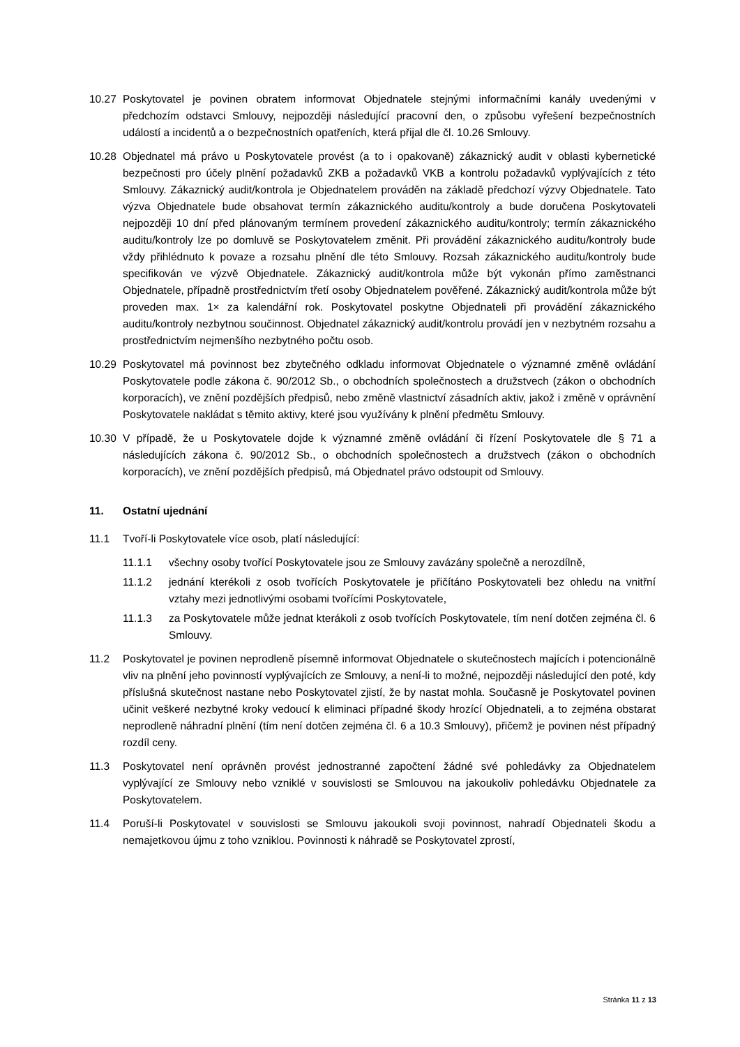10.27 Poskytovatel je povinen obratem informovat Objednatele stejnými informačními kanály uvedenými v předchozím odstavci Smlouvy, nejpozději následující pracovní den, o způsobu vyřešení bezpečnostních událostí a incidentů a o bezpečnostních opatřeních, která přijal dle čl. 10.26 Smlouvy.
10.28 Objednatel má právo u Poskytovatele provést (a to i opakovaně) zákaznický audit v oblasti kybernetické bezpečnosti pro účely plnění požadavků ZKB a požadavků VKB a kontrolu požadavků vyplývajících z této Smlouvy. Zákaznický audit/kontrola je Objednatelem prováděn na základě předchozí výzvy Objednatele. Tato výzva Objednatele bude obsahovat termín zákaznického auditu/kontroly a bude doručena Poskytovateli nejpozději 10 dní před plánovaným termínem provedení zákaznického auditu/kontroly; termín zákaznického auditu/kontroly lze po domluvě se Poskytovatelem změnit. Při provádění zákaznického auditu/kontroly bude vždy přihlédnuto k povaze a rozsahu plnění dle této Smlouvy. Rozsah zákaznického auditu/kontroly bude specifikován ve výzvě Objednatele. Zákaznický audit/kontrola může být vykonán přímo zaměstnanci Objednatele, případně prostřednictvím třetí osoby Objednatelem pověřené. Zákaznický audit/kontrola může být proveden max. 1× za kalendářní rok. Poskytovatel poskytne Objednateli při provádění zákaznického auditu/kontroly nezbytnou součinnost. Objednatel zákaznický audit/kontrolu provádí jen v nezbytném rozsahu a prostřednictvím nejmenšího nezbytného počtu osob.
10.29 Poskytovatel má povinnost bez zbytečného odkladu informovat Objednatele o významné změně ovládání Poskytovatele podle zákona č. 90/2012 Sb., o obchodních společnostech a družstvech (zákon o obchodních korporacích), ve znění pozdějších předpisů, nebo změně vlastnictví zásadních aktiv, jakož i změně v oprávnění Poskytovatele nakládat s těmito aktivy, které jsou využívány k plnění předmětu Smlouvy.
10.30 V případě, že u Poskytovatele dojde k významné změně ovládání či řízení Poskytovatele dle § 71 a následujících zákona č. 90/2012 Sb., o obchodních společnostech a družstvech (zákon o obchodních korporacích), ve znění pozdějších předpisů, má Objednatel právo odstoupit od Smlouvy.
11. Ostatní ujednání
11.1 Tvoří-li Poskytovatele více osob, platí následující:
11.1.1 všechny osoby tvořící Poskytovatele jsou ze Smlouvy zavázány společně a nerozdílně,
11.1.2 jednání kterékoli z osob tvořících Poskytovatele je přičítáno Poskytovateli bez ohledu na vnitřní vztahy mezi jednotlivými osobami tvořícími Poskytovatele,
11.1.3 za Poskytovatele může jednat kterákoli z osob tvořících Poskytovatele, tím není dotčen zejména čl. 6 Smlouvy.
11.2 Poskytovatel je povinen neprodleně písemně informovat Objednatele o skutečnostech majících i potencionálně vliv na plnění jeho povinností vyplývajících ze Smlouvy, a není-li to možné, nejpozději následující den poté, kdy příslušná skutečnost nastane nebo Poskytovatel zjistí, že by nastat mohla. Současně je Poskytovatel povinen učinit veškeré nezbytné kroky vedoucí k eliminaci případné škody hrozící Objednateli, a to zejména obstarat neprodleně náhradní plnění (tím není dotčen zejména čl. 6 a 10.3 Smlouvy), přičemž je povinen nést případný rozdíl ceny.
11.3 Poskytovatel není oprávněn provést jednostranné započtení žádné své pohledávky za Objednatelem vyplývající ze Smlouvy nebo vzniklé v souvislosti se Smlouvou na jakoukoliv pohledávku Objednatele za Poskytovatelem.
11.4 Poruší-li Poskytovatel v souvislosti se Smlouvu jakoukoli svoji povinnost, nahradí Objednateli škodu a nemajetkovou újmu z toho vzniklou. Povinnosti k náhradě se Poskytovatel zprostí,
Stránka 11 z 13